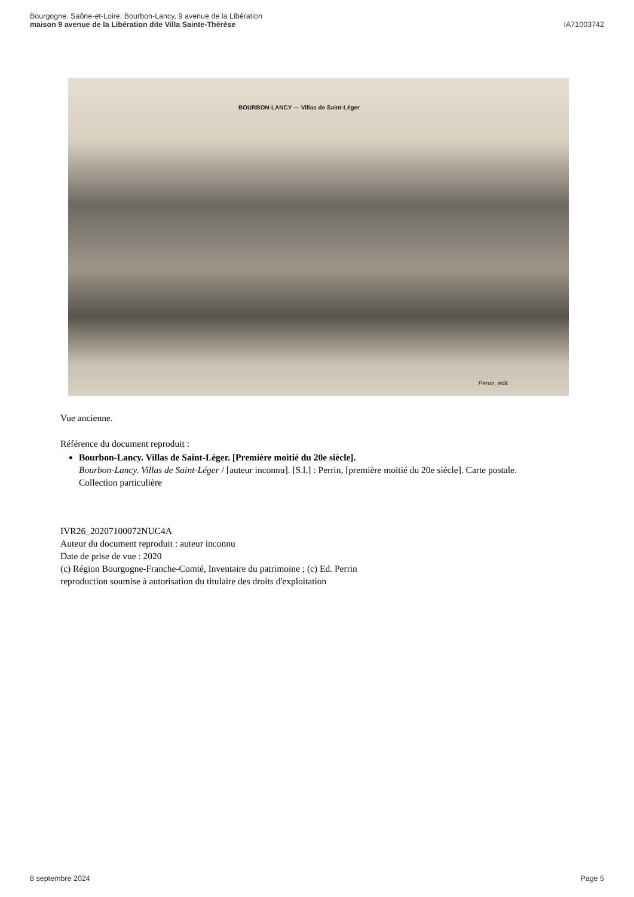Bourgogne, Saône-et-Loire, Bourbon-Lancy, 9 avenue de la Libération
maison 9 avenue de la Libération dite Villa Sainte-Thérèse
IA71003742
BOURBON-LANCY — Villas de Saint-Léger
Perrin, édit.
Vue ancienne.
Référence du document reproduit :
Bourbon-Lancy. Villas de Saint-Léger. [Première moitié du 20e siècle].
Bourbon-Lancy. Villas de Saint-Léger / [auteur inconnu]. [S.l.] : Perrin, [première moitié du 20e siècle]. Carte postale.
Collection particulière
IVR26_20207100072NUC4A
Auteur du document reproduit : auteur inconnu
Date de prise de vue : 2020
(c) Région Bourgogne-Franche-Comté, Inventaire du patrimoine ; (c) Ed. Perrin
reproduction soumise à autorisation du titulaire des droits d'exploitation
8 septembre 2024 Page 5